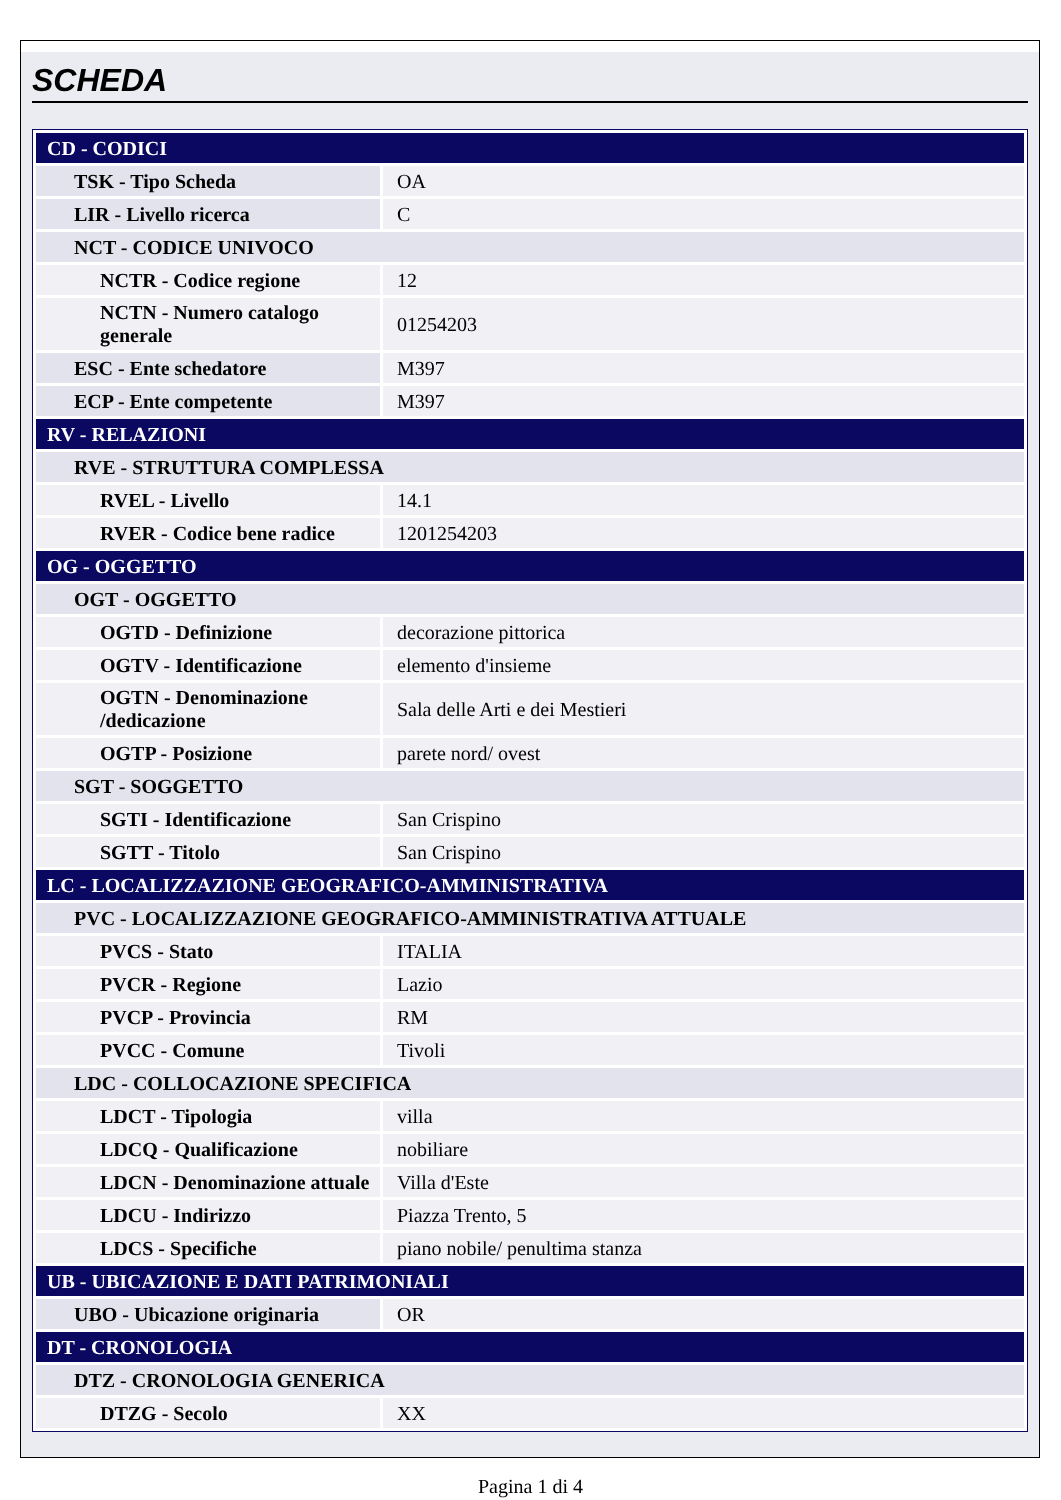SCHEDA
| CD - CODICI | |
| TSK - Tipo Scheda | OA |
| LIR - Livello ricerca | C |
| NCT - CODICE UNIVOCO | |
| NCTR - Codice regione | 12 |
| NCTN - Numero catalogo generale | 01254203 |
| ESC - Ente schedatore | M397 |
| ECP - Ente competente | M397 |
| RV - RELAZIONI | |
| RVE - STRUTTURA COMPLESSA | |
| RVEL - Livello | 14.1 |
| RVER - Codice bene radice | 1201254203 |
| OG - OGGETTO | |
| OGT - OGGETTO | |
| OGTD - Definizione | decorazione pittorica |
| OGTV - Identificazione | elemento d'insieme |
| OGTN - Denominazione /dedicazione | Sala delle Arti e dei Mestieri |
| OGTP - Posizione | parete nord/ ovest |
| SGT - SOGGETTO | |
| SGTI - Identificazione | San Crispino |
| SGTT - Titolo | San Crispino |
| LC - LOCALIZZAZIONE GEOGRAFICO-AMMINISTRATIVA | |
| PVC - LOCALIZZAZIONE GEOGRAFICO-AMMINISTRATIVA ATTUALE | |
| PVCS - Stato | ITALIA |
| PVCR - Regione | Lazio |
| PVCP - Provincia | RM |
| PVCC - Comune | Tivoli |
| LDC - COLLOCAZIONE SPECIFICA | |
| LDCT - Tipologia | villa |
| LDCQ - Qualificazione | nobiliare |
| LDCN - Denominazione attuale | Villa d'Este |
| LDCU - Indirizzo | Piazza Trento, 5 |
| LDCS - Specifiche | piano nobile/ penultima stanza |
| UB - UBICAZIONE E DATI PATRIMONIALI | |
| UBO - Ubicazione originaria | OR |
| DT - CRONOLOGIA | |
| DTZ - CRONOLOGIA GENERICA | |
| DTZG - Secolo | XX |
Pagina 1 di 4